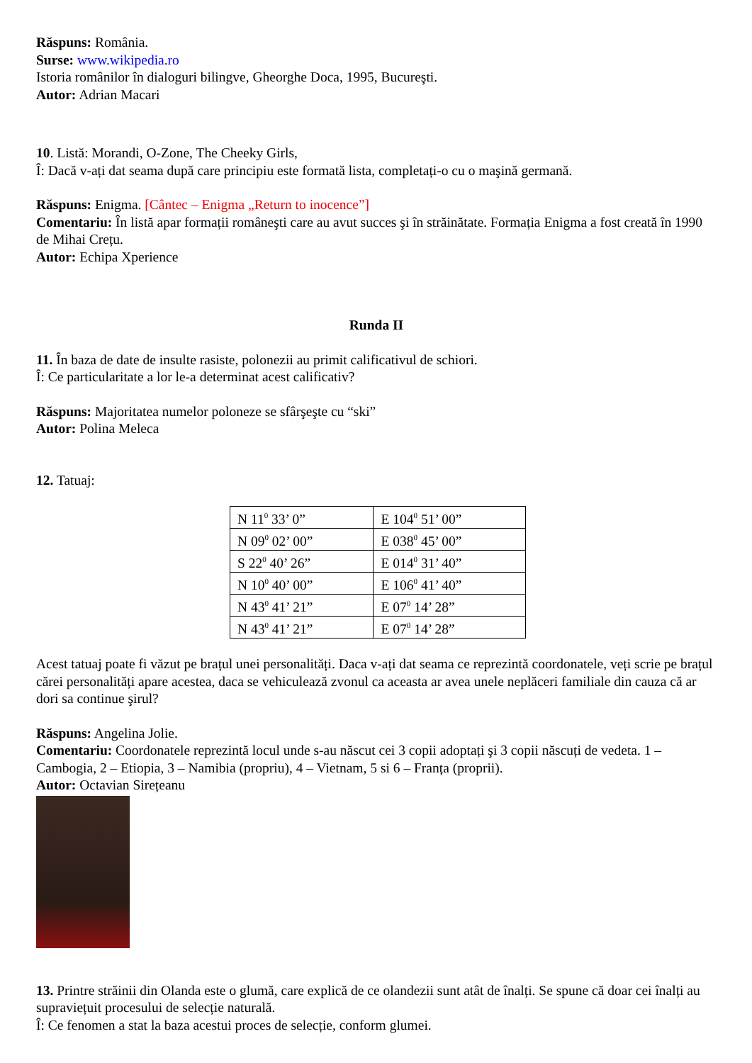Răspuns: România.
Surse: www.wikipedia.ro
Istoria românilor în dialoguri bilingve, Gheorghe Doca, 1995, Bucureşti.
Autor: Adrian Macari
10. Listă: Morandi, O-Zone, The Cheeky Girls,
Î: Dacă v-ați dat seama după care principiu este formată lista, completați-o cu o maşină germană.
Răspuns: Enigma. [Cântec – Enigma „Return to inocence”]
Comentariu: În listă apar formații româneşti care au avut succes şi în străinătate. Formația Enigma a fost creată în 1990 de Mihai Crețu.
Autor: Echipa Xperience
Runda II
11. În baza de date de insulte rasiste, polonezii au primit calificativul de schiori.
Î: Ce particularitate a lor le-a determinat acest calificativ?
Răspuns: Majoritatea numelor poloneze se sfârşeşte cu “ski”
Autor: Polina Meleca
12. Tatuaj:
| N 11<sup>0</sup> 33’ 0” | E 104<sup>0</sup> 51’ 00” |
| N 09<sup>0</sup> 02’ 00” | E 038<sup>0</sup> 45’ 00” |
| S 22<sup>0</sup> 40’ 26” | E 014<sup>0</sup> 31’ 40” |
| N 10<sup>0</sup> 40’ 00” | E 106<sup>0</sup> 41’ 40” |
| N 43<sup>0</sup> 41’ 21” | E 07<sup>0</sup> 14’ 28” |
| N 43<sup>0</sup> 41’ 21” | E 07<sup>0</sup> 14’ 28” |
Acest tatuaj poate fi văzut pe brațul unei personalități. Daca v-ați dat seama ce reprezintă coordonatele, veți scrie pe brațul cărei personalități apare acestea, daca se vehiculează zvonul ca aceasta ar avea unele neplăceri familiale din cauza că ar dori sa continue şirul?
Răspuns: Angelina Jolie.
Comentariu: Coordonatele reprezintă locul unde s-au născut cei 3 copii adoptați şi 3 copii născuți de vedeta. 1 – Cambogia, 2 – Etiopia, 3 – Namibia (propriu), 4 – Vietnam, 5 si 6 – Franța (proprii).
Autor: Octavian Sirețeanu
13. Printre străinii din Olanda este o glumă, care explică de ce olandezii sunt atât de înalți. Se spune că doar cei înalți au supraviețuit procesului de selecție naturală.
Î: Ce fenomen a stat la baza acestui proces de selecție, conform glumei.